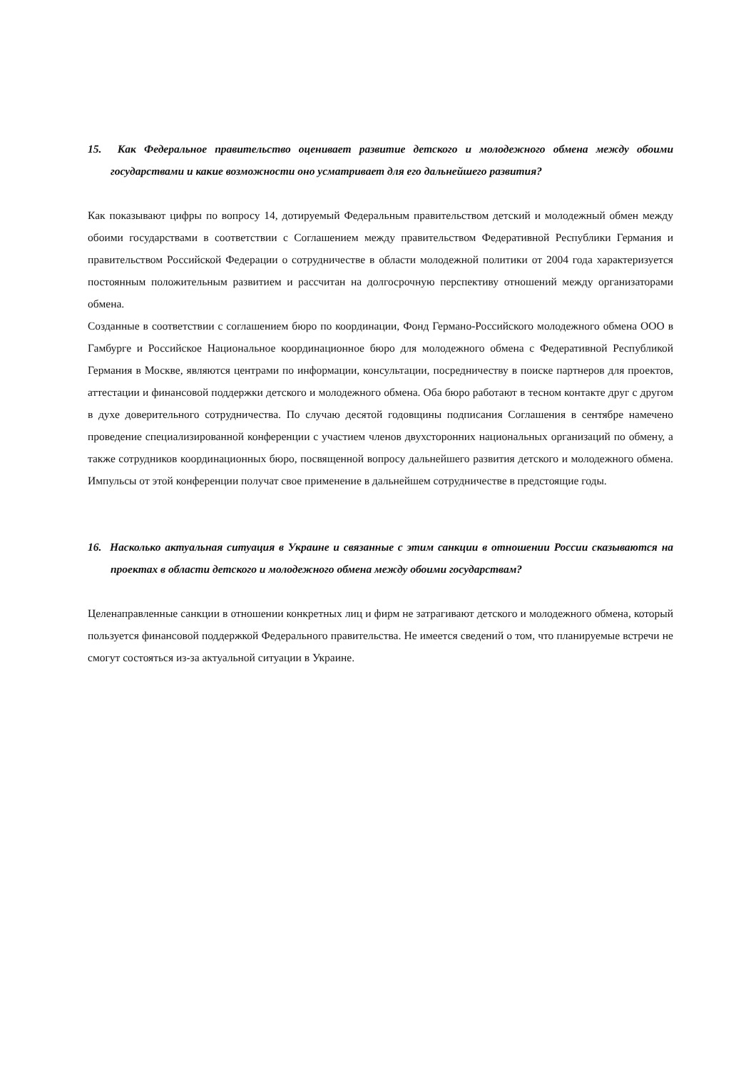15. Как Федеральное правительство оценивает развитие детского и молодежного обмена между обоими государствами и какие возможности оно усматривает для его дальнейшего развития?
Как показывают цифры по вопросу 14, дотируемый Федеральным правительством детский и молодежный обмен между обоими государствами в соответствии с Соглашением между правительством Федеративной Республики Германия и правительством Российской Федерации о сотрудничестве в области молодежной политики от 2004 года характеризуется постоянным положительным развитием и рассчитан на долгосрочную перспективу отношений между организаторами обмена.
Созданные в соответствии с соглашением бюро по координации, Фонд Германо-Российского молодежного обмена ООО в Гамбурге и Российское Национальное координационное бюро для молодежного обмена с Федеративной Республикой Германия в Москве, являются центрами по информации, консультации, посредничеству в поиске партнеров для проектов, аттестации и финансовой поддержки детского и молодежного обмена. Оба бюро работают в тесном контакте друг с другом в духе доверительного сотрудничества. По случаю десятой годовщины подписания Соглашения в сентябре намечено проведение специализированной конференции с участием членов двухсторонних национальных организаций по обмену, а также сотрудников координационных бюро, посвященной вопросу дальнейшего развития детского и молодежного обмена. Импульсы от этой конференции получат свое применение в дальнейшем сотрудничестве в предстоящие годы.
16. Насколько актуальная ситуация в Украине и связанные с этим санкции в отношении России сказываются на проектах в области детского и молодежного обмена между обоими государствам?
Целенаправленные санкции в отношении конкретных лиц и фирм не затрагивают детского и молодежного обмена, который пользуется финансовой поддержкой Федерального правительства. Не имеется сведений о том, что планируемые встречи не смогут состояться из-за актуальной ситуации в Украине.